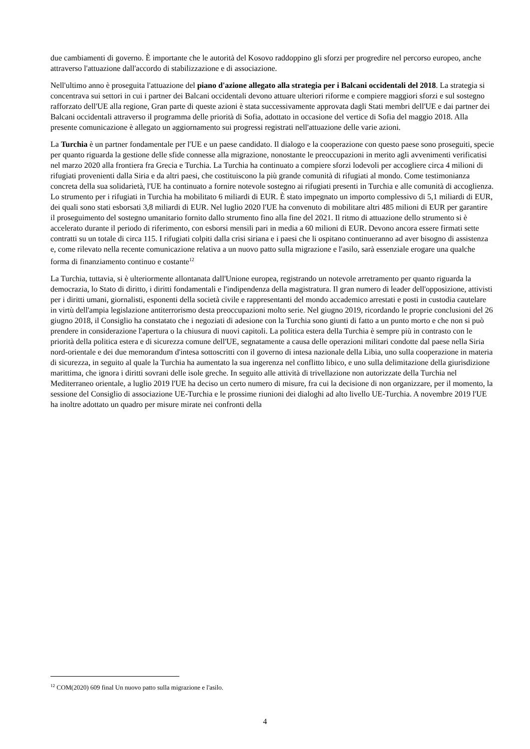due cambiamenti di governo. È importante che le autorità del Kosovo raddoppino gli sforzi per progredire nel percorso europeo, anche attraverso l'attuazione dall'accordo di stabilizzazione e di associazione.
Nell'ultimo anno è proseguita l'attuazione del piano d'azione allegato alla strategia per i Balcani occidentali del 2018. La strategia si concentrava sui settori in cui i partner dei Balcani occidentali devono attuare ulteriori riforme e compiere maggiori sforzi e sul sostegno rafforzato dell'UE alla regione, Gran parte di queste azioni è stata successivamente approvata dagli Stati membri dell'UE e dai partner dei Balcani occidentali attraverso il programma delle priorità di Sofia, adottato in occasione del vertice di Sofia del maggio 2018. Alla presente comunicazione è allegato un aggiornamento sui progressi registrati nell'attuazione delle varie azioni.
La Turchia è un partner fondamentale per l'UE e un paese candidato. Il dialogo e la cooperazione con questo paese sono proseguiti, specie per quanto riguarda la gestione delle sfide connesse alla migrazione, nonostante le preoccupazioni in merito agli avvenimenti verificatisi nel marzo 2020 alla frontiera fra Grecia e Turchia. La Turchia ha continuato a compiere sforzi lodevoli per accogliere circa 4 milioni di rifugiati provenienti dalla Siria e da altri paesi, che costituiscono la più grande comunità di rifugiati al mondo. Come testimonianza concreta della sua solidarietà, l'UE ha continuato a fornire notevole sostegno ai rifugiati presenti in Turchia e alle comunità di accoglienza. Lo strumento per i rifugiati in Turchia ha mobilitato 6 miliardi di EUR. È stato impegnato un importo complessivo di 5,1 miliardi di EUR, dei quali sono stati esborsati 3,8 miliardi di EUR. Nel luglio 2020 l'UE ha convenuto di mobilitare altri 485 milioni di EUR per garantire il proseguimento del sostegno umanitario fornito dallo strumento fino alla fine del 2021. Il ritmo di attuazione dello strumento si è accelerato durante il periodo di riferimento, con esborsi mensili pari in media a 60 milioni di EUR. Devono ancora essere firmati sette contratti su un totale di circa 115. I rifugiati colpiti dalla crisi siriana e i paesi che li ospitano continueranno ad aver bisogno di assistenza e, come rilevato nella recente comunicazione relativa a un nuovo patto sulla migrazione e l'asilo, sarà essenziale erogare una qualche forma di finanziamento continuo e costante<sup>12</sup>
La Turchia, tuttavia, si è ulteriormente allontanata dall'Unione europea, registrando un notevole arretramento per quanto riguarda la democrazia, lo Stato di diritto, i diritti fondamentali e l'indipendenza della magistratura. Il gran numero di leader dell'opposizione, attivisti per i diritti umani, giornalisti, esponenti della società civile e rappresentanti del mondo accademico arrestati e posti in custodia cautelare in virtù dell'ampia legislazione antiterrorismo desta preoccupazioni molto serie. Nel giugno 2019, ricordando le proprie conclusioni del 26 giugno 2018, il Consiglio ha constatato che i negoziati di adesione con la Turchia sono giunti di fatto a un punto morto e che non si può prendere in considerazione l'apertura o la chiusura di nuovi capitoli. La politica estera della Turchia è sempre più in contrasto con le priorità della politica estera e di sicurezza comune dell'UE, segnatamente a causa delle operazioni militari condotte dal paese nella Siria nord-orientale e dei due memorandum d'intesa sottoscritti con il governo di intesa nazionale della Libia, uno sulla cooperazione in materia di sicurezza, in seguito al quale la Turchia ha aumentato la sua ingerenza nel conflitto libico, e uno sulla delimitazione della giurisdizione marittima, che ignora i diritti sovrani delle isole greche. In seguito alle attività di trivellazione non autorizzate della Turchia nel Mediterraneo orientale, a luglio 2019 l'UE ha deciso un certo numero di misure, fra cui la decisione di non organizzare, per il momento, la sessione del Consiglio di associazione UE-Turchia e le prossime riunioni dei dialoghi ad alto livello UE-Turchia. A novembre 2019 l'UE ha inoltre adottato un quadro per misure mirate nei confronti della
<sup>12</sup> COM(2020) 609 final Un nuovo patto sulla migrazione e l'asilo.
4